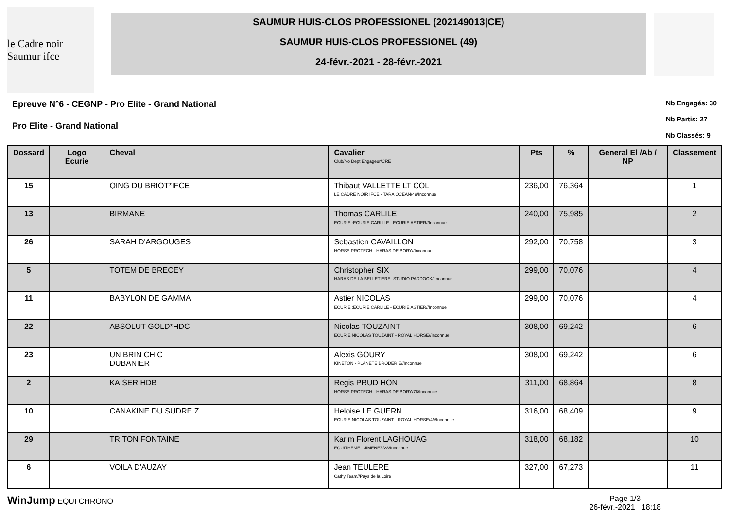le Cadre noir Saumur ifce
SAUMUR HUIS-CLOS PROFESSIONEL (202149013|CE)
SAUMUR HUIS-CLOS PROFESSIONEL (49)
24-févr.-2021 - 28-févr.-2021
Epreuve N°6 - CEGNP - Pro Elite - Grand National
Pro Elite - Grand National
Nb Engagés: 30
Nb Partis: 27
Nb Classés: 9
| Dossard | Logo Ecurie | Cheval | Cavalier Club/No Dept Engageur/CRE | Pts | % | General El /Ab / NP | Classement |
| --- | --- | --- | --- | --- | --- | --- | --- |
| 15 | | QING DU BRIOT*IFCE | Thibaut VALLETTE LT COL LE CADRE NOIR IFCE - TARA OCEAN/49/Inconnue | 236,00 | 76,364 | | 1 |
| 13 | | BIRMANE | Thomas CARLILE ECURIE :ECURIE CARLILE - ECURIE ASTIER//Inconnue | 240,00 | 75,985 | | 2 |
| 26 | | SARAH D'ARGOUGES | Sebastien CAVAILLON HORSE PROTECH - HARAS DE BORY//Inconnue | 292,00 | 70,758 | | 3 |
| 5 | | TOTEM DE BRECEY | Christopher SIX HARAS DE LA BELLETIERE- STUDIO PADDOCK//Inconnue | 299,00 | 70,076 | | 4 |
| 11 | | BABYLON DE GAMMA | Astier NICOLAS ECURIE :ECURIE CARLILE - ECURIE ASTIER//Inconnue | 299,00 | 70,076 | | 4 |
| 22 | | ABSOLUT GOLD*HDC | Nicolas TOUZAINT ECURIE NICOLAS TOUZAINT - ROYAL HORSE//Inconnue | 308,00 | 69,242 | | 6 |
| 23 | | UN BRIN CHIC DUBANIER | Alexis GOURY KINETON - PLANETE BRODERIE//Inconnue | 308,00 | 69,242 | | 6 |
| 2 | | KAISER HDB | Regis PRUD HON HORSE PROTECH - HARAS DE BORY/78/Inconnue | 311,00 | 68,864 | | 8 |
| 10 | | CANAKINE DU SUDRE Z | Heloise LE GUERN ECURIE NICOLAS TOUZAINT - ROYAL HORSE/49/Inconnue | 316,00 | 68,409 | | 9 |
| 29 | | TRITON FONTAINE | Karim Florent LAGHOUAG EQUITHEME - JIMENEZ/28/Inconnue | 318,00 | 68,182 | | 10 |
| 6 | | VOILA D'AUZAY | Jean TEULERE Cathy Team//Pays de la Loire | 327,00 | 67,273 | | 11 |
WinJump EQUI CHRONO Page 1/3
26-févr.-2021 18:18